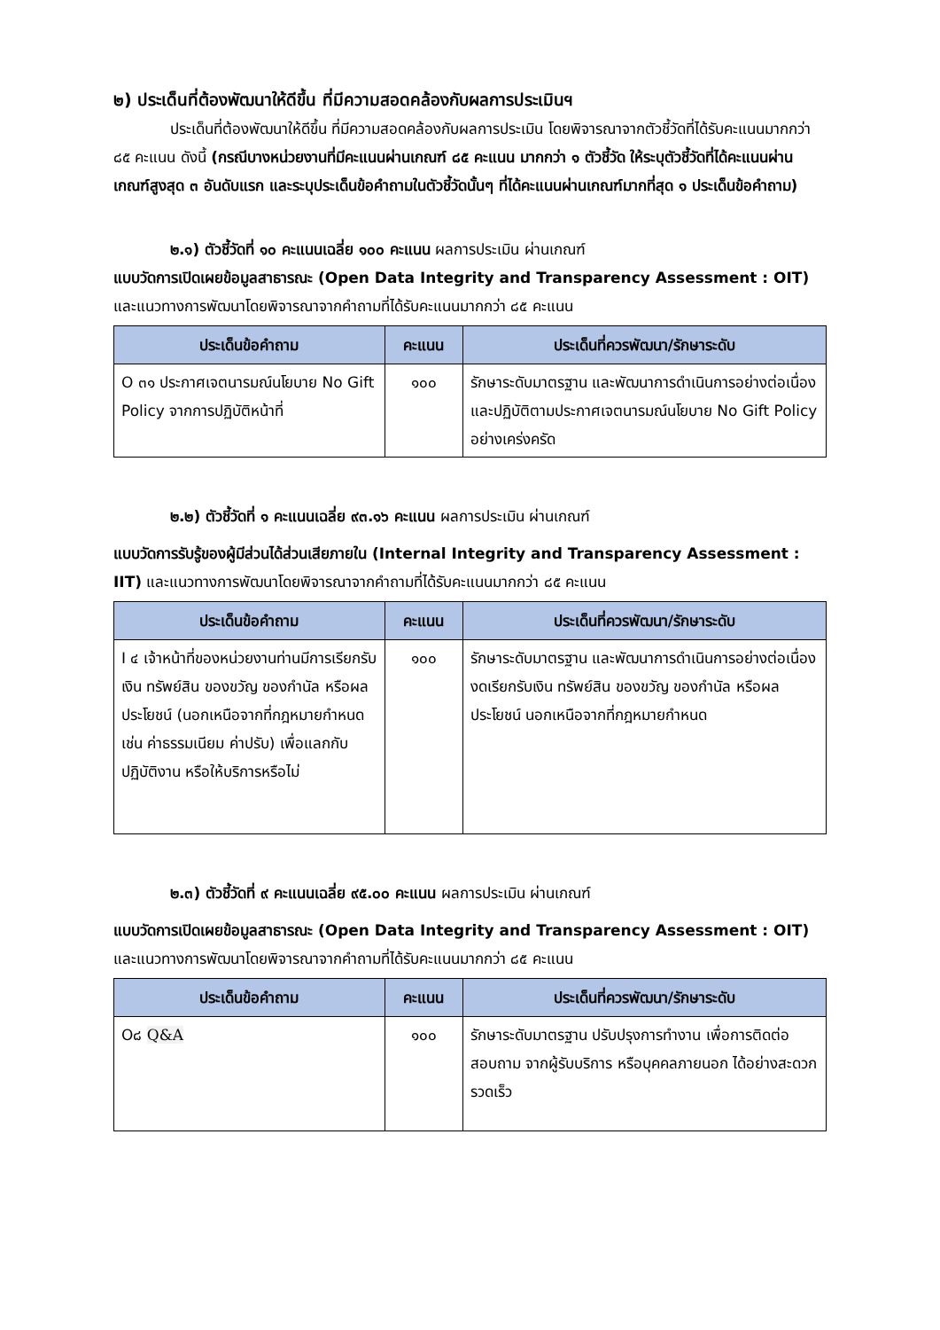๒) ประเด็นที่ต้องพัฒนาให้ดีขึ้น ที่มีความสอดคล้องกับผลการประเมินฯ
ประเด็นที่ต้องพัฒนาให้ดีขึ้น ที่มีความสอดคล้องกับผลการประเมิน โดยพิจารณาจากตัวชี้วัดที่ได้รับคะแนนมากกว่า ๘๕ คะแนน ดังนี้ (กรณีบางหน่วยงานที่มีคะแนนผ่านเกณฑ์ ๘๕ คะแนน มากกว่า ๑ ตัวชี้วัด ให้ระบุตัวชี้วัดที่ได้คะแนนผ่านเกณฑ์สูงสุด ๓ อันดับแรก และระบุประเด็นข้อคำถามในตัวชี้วัดนั้นๆ ที่ได้คะแนนผ่านเกณฑ์มากที่สุด ๑ ประเด็นข้อคำถาม)
๒.๑) ตัวชี้วัดที่ ๑๐ คะแนนเฉลี่ย ๑๐๐ คะแนน ผลการประเมิน ผ่านเกณฑ์
แบบวัดการเปิดเผยข้อมูลสาธารณะ (Open Data Integrity and Transparency Assessment : OIT) และแนวทางการพัฒนาโดยพิจารณาจากคำถามที่ได้รับคะแนนมากกว่า ๘๕ คะแนน
| ประเด็นข้อคำถาม | คะแนน | ประเด็นที่ควรพัฒนา/รักษาระดับ |
| --- | --- | --- |
| O ๓๑ ประกาศเจตนารมณ์นโยบาย No Gift Policy จากการปฏิบัติหน้าที่ | ๑๐๐ | รักษาระดับมาตรฐาน และพัฒนาการดำเนินการอย่างต่อเนื่อง และปฏิบัติตามประกาศเจตนารมณ์นโยบาย No Gift Policy อย่างเคร่งครัด |
๒.๒) ตัวชี้วัดที่ ๑ คะแนนเฉลี่ย ๙๓.๑๖ คะแนน ผลการประเมิน ผ่านเกณฑ์
แบบวัดการรับรู้ของผู้มีส่วนได้ส่วนเสียภายใน (Internal Integrity and Transparency Assessment : IIT) และแนวทางการพัฒนาโดยพิจารณาจากคำถามที่ได้รับคะแนนมากกว่า ๘๕ คะแนน
| ประเด็นข้อคำถาม | คะแนน | ประเด็นที่ควรพัฒนา/รักษาระดับ |
| --- | --- | --- |
| I ๔ เจ้าหน้าที่ของหน่วยงานท่านมีการเรียกรับเงิน ทรัพย์สิน ของขวัญ ของกำนัล หรือผลประโยชน์ (นอกเหนือจากที่กฎหมายกำหนด เช่น ค่าธรรมเนียม ค่าปรับ) เพื่อแลกกับปฏิบัติงาน หรือให้บริการหรือไม่ | ๑๐๐ | รักษาระดับมาตรฐาน และพัฒนาการดำเนินการอย่างต่อเนื่อง งดเรียกรับเงิน ทรัพย์สิน ของขวัญ ของกำนัล หรือผลประโยชน์ นอกเหนือจากที่กฎหมายกำหนด |
๒.๓) ตัวชี้วัดที่ ๙ คะแนนเฉลี่ย ๙๕.๐๐ คะแนน ผลการประเมิน ผ่านเกณฑ์
แบบวัดการเปิดเผยข้อมูลสาธารณะ (Open Data Integrity and Transparency Assessment : OIT) และแนวทางการพัฒนาโดยพิจารณาจากคำถามที่ได้รับคะแนนมากกว่า ๘๕ คะแนน
| ประเด็นข้อคำถาม | คะแนน | ประเด็นที่ควรพัฒนา/รักษาระดับ |
| --- | --- | --- |
| O๘ Q&A | ๑๐๐ | รักษาระดับมาตรฐาน ปรับปรุงการทำงาน เพื่อการติดต่อสอบถาม จากผู้รับบริการ หรือบุคคลภายนอก ได้อย่างสะดวก รวดเร็ว |